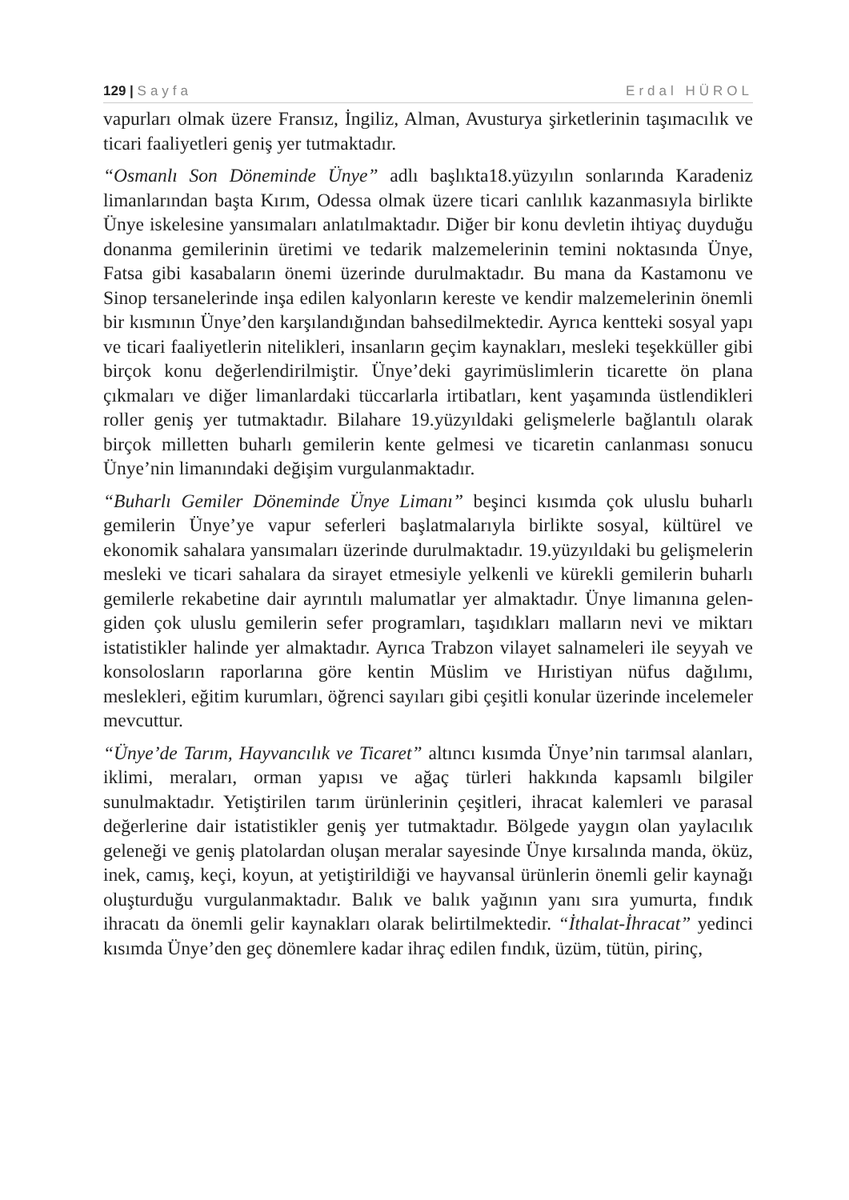129 | Sayfa Erdal HÜROL
vapurları olmak üzere Fransız, İngiliz, Alman, Avusturya şirketlerinin taşımacılık ve ticari faaliyetleri geniş yer tutmaktadır.
“Osmanlı Son Döneminde Ünye” adlı başlıkta18.yüzyılın sonlarında Karadeniz limanlarından başta Kırım, Odessa olmak üzere ticari canlılık kazanmasıyla birlikte Ünye iskelesine yansımaları anlatılmaktadır. Diğer bir konu devletin ihtiyaç duyduğu donanma gemilerinin üretimi ve tedarik malzemelerinin temini noktasında Ünye, Fatsa gibi kasabaların önemi üzerinde durulmaktadır. Bu mana da Kastamonu ve Sinop tersanelerinde inşa edilen kalyonların kereste ve kendir malzemelerinin önemli bir kısmının Ünye’den karşılandığından bahsedilmektedir. Ayrıca kentteki sosyal yapı ve ticari faaliyetlerin nitelikleri, insanların geçim kaynakları, mesleki teşekküller gibi birçok konu değerlendirilmiştir. Ünye’deki gayrimüslimlerin ticarette ön plana çıkmaları ve diğer limanlardaki tüccarlarla irtibatları, kent yaşamında üstlendikleri roller geniş yer tutmaktadır. Bilahare 19.yüzyıldaki gelişmelerle bağlantılı olarak birçok milletten buharlı gemilerin kente gelmesi ve ticaretin canlanması sonucu Ünye’nin limanındaki değişim vurgulanmaktadır.
“Buharlı Gemiler Döneminde Ünye Limanı” beşinci kısımda çok uluslu buharlı gemilerin Ünye’ye vapur seferleri başlatmalarıyla birlikte sosyal, kültürel ve ekonomik sahalara yansımaları üzerinde durulmaktadır. 19.yüzyıldaki bu gelişmelerin mesleki ve ticari sahalara da sirayet etmesiyle yelkenli ve kürekli gemilerin buharlı gemilerle rekabetine dair ayrıntılı malumatlar yer almaktadır. Ünye limanına gelen-giden çok uluslu gemilerin sefer programları, taşıdıkları malların nevi ve miktarı istatistikler halinde yer almaktadır. Ayrıca Trabzon vilayet salnameleri ile seyyah ve konsolosların raporlarına göre kentin Müslim ve Hıristiyan nüfus dağılımı, meslekleri, eğitim kurumları, öğrenci sayıları gibi çeşitli konular üzerinde incelemeler mevcuttur.
“Ünye’de Tarım, Hayvancılık ve Ticaret” altıncı kısımda Ünye’nin tarımsal alanları, iklimi, meraları, orman yapısı ve ağaç türleri hakkında kapsamlı bilgiler sunulmaktadır. Yetiştirilen tarım ürünlerinin çeşitleri, ihracat kalemleri ve parasal değerlerine dair istatistikler geniş yer tutmaktadır. Bölgede yaygın olan yaylacılık geleneği ve geniş platolardan oluşan meralar sayesinde Ünye kırsalında manda, öküz, inek, camış, keçi, koyun, at yetiştirildiği ve hayvansal ürünlerin önemli gelir kaynağı oluşturduğu vurgulanmaktadır. Balık ve balık yağının yanı sıra yumurta, fındık ihracatı da önemli gelir kaynakları olarak belirtilmektedir. “İthalat-İhracat” yedinci kısımda Ünye’den geç dönemlere kadar ihraç edilen fındık, üzüm, tütün, pirinç,